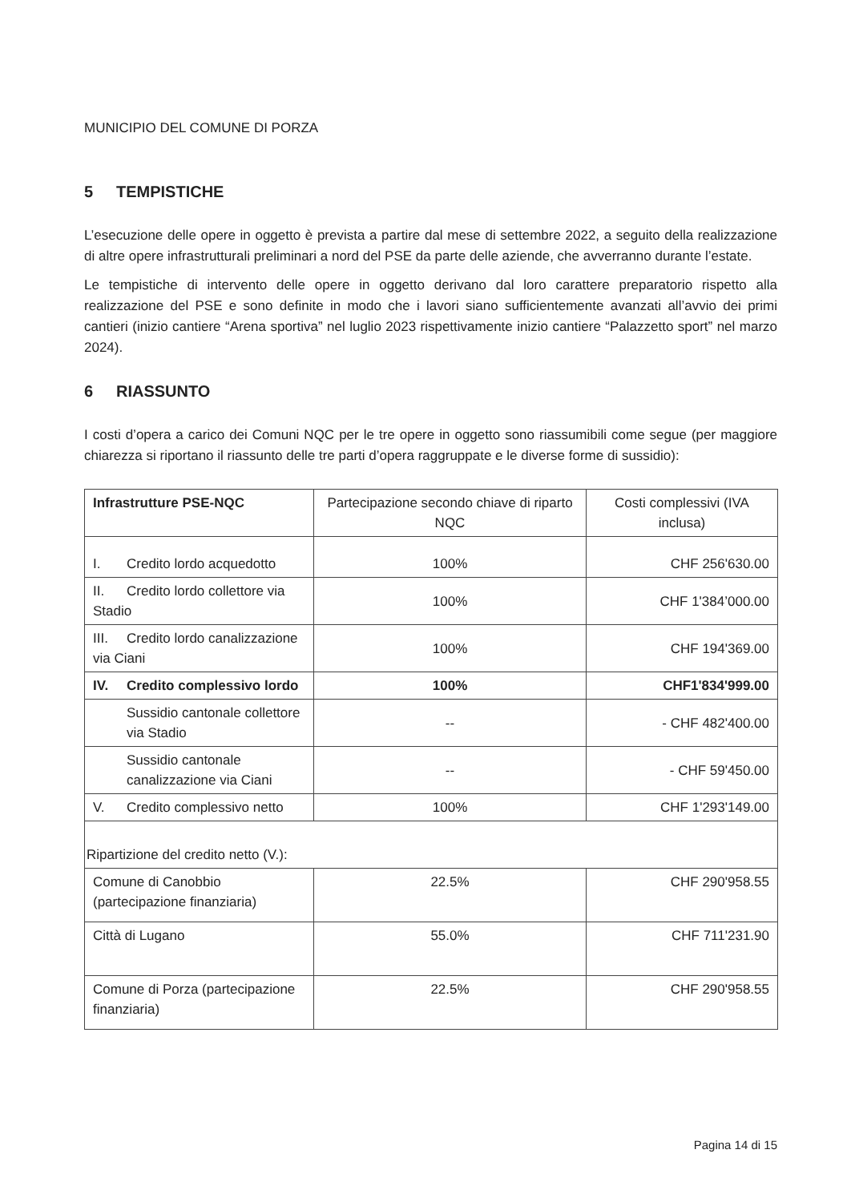MUNICIPIO DEL COMUNE DI PORZA
5 TEMPISTICHE
L’esecuzione delle opere in oggetto è prevista a partire dal mese di settembre 2022, a seguito della realizzazione di altre opere infrastrutturali preliminari a nord del PSE da parte delle aziende, che avverranno durante l’estate.
Le tempistiche di intervento delle opere in oggetto derivano dal loro carattere preparatorio rispetto alla realizzazione del PSE e sono definite in modo che i lavori siano sufficientemente avanzati all’avvio dei primi cantieri (inizio cantiere “Arena sportiva” nel luglio 2023 rispettivamente inizio cantiere “Palazzetto sport” nel marzo 2024).
6 RIASSUNTO
I costi d’opera a carico dei Comuni NQC per le tre opere in oggetto sono riassumibili come segue (per maggiore chiarezza si riportano il riassunto delle tre parti d’opera raggruppate e le diverse forme di sussidio):
| Infrastrutture PSE-NQC | Partecipazione secondo chiave di riparto NQC | Costi complessivi (IVA inclusa) |
| I. Credito lordo acquedotto | 100% | CHF 256'630.00 |
| II. Credito lordo collettore via Stadio | 100% | CHF 1'384’000.00 |
| III. Credito lordo canalizzazione via Ciani | 100% | CHF 194'369.00 |
| IV. Credito complessivo lordo | 100% | CHF1'834'999.00 |
| Sussidio cantonale collettore via Stadio | -- | - CHF 482'400.00 |
| Sussidio cantonale canalizzazione via Ciani | -- | - CHF 59'450.00 |
| V. Credito complessivo netto | 100% | CHF 1'293'149.00 |
| Ripartizione del credito netto (V.): | | |
| Comune di Canobbio (partecipazione finanziaria) | 22.5% | CHF 290'958.55 |
| Città di Lugano | 55.0% | CHF 711'231.90 |
| Comune di Porza (partecipazione finanziaria) | 22.5% | CHF 290'958.55 |
Pagina 14 di 15